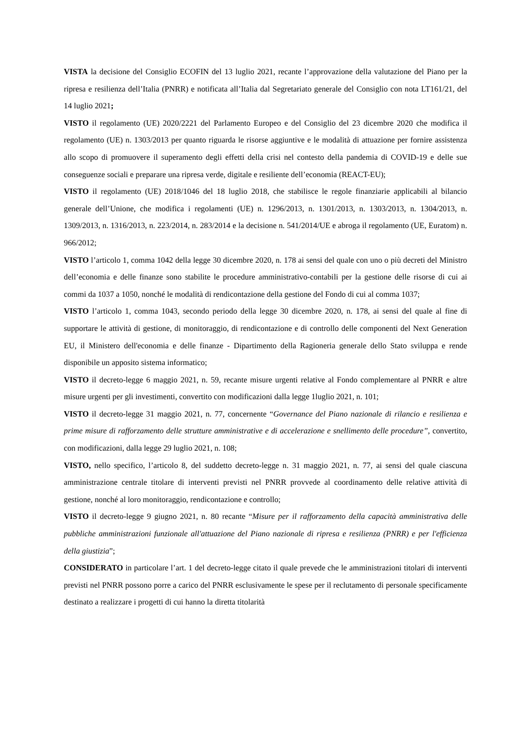VISTA la decisione del Consiglio ECOFIN del 13 luglio 2021, recante l’approvazione della valutazione del Piano per la ripresa e resilienza dell’Italia (PNRR) e notificata all’Italia dal Segretariato generale del Consiglio con nota LT161/21, del 14 luglio 2021;
VISTO il regolamento (UE) 2020/2221 del Parlamento Europeo e del Consiglio del 23 dicembre 2020 che modifica il regolamento (UE) n. 1303/2013 per quanto riguarda le risorse aggiuntive e le modalità di attuazione per fornire assistenza allo scopo di promuovere il superamento degli effetti della crisi nel contesto della pandemia di COVID-19 e delle sue conseguenze sociali e preparare una ripresa verde, digitale e resiliente dell’economia (REACT-EU);
VISTO il regolamento (UE) 2018/1046 del 18 luglio 2018, che stabilisce le regole finanziarie applicabili al bilancio generale dell’Unione, che modifica i regolamenti (UE) n. 1296/2013, n. 1301/2013, n. 1303/2013, n. 1304/2013, n. 1309/2013, n. 1316/2013, n. 223/2014, n. 283/2014 e la decisione n. 541/2014/UE e abroga il regolamento (UE, Euratom) n. 966/2012;
VISTO l’articolo 1, comma 1042 della legge 30 dicembre 2020, n. 178 ai sensi del quale con uno o più decreti del Ministro dell’economia e delle finanze sono stabilite le procedure amministrativo-contabili per la gestione delle risorse di cui ai commi da 1037 a 1050, nonché le modalità di rendicontazione della gestione del Fondo di cui al comma 1037;
VISTO l’articolo 1, comma 1043, secondo periodo della legge 30 dicembre 2020, n. 178, ai sensi del quale al fine di supportare le attività di gestione, di monitoraggio, di rendicontazione e di controllo delle componenti del Next Generation EU, il Ministero dell'economia e delle finanze - Dipartimento della Ragioneria generale dello Stato sviluppa e rende disponibile un apposito sistema informatico;
VISTO il decreto-legge 6 maggio 2021, n. 59, recante misure urgenti relative al Fondo complementare al PNRR e altre misure urgenti per gli investimenti, convertito con modificazioni dalla legge 1luglio 2021, n. 101;
VISTO il decreto-legge 31 maggio 2021, n. 77, concernente “Governance del Piano nazionale di rilancio e resilienza e prime misure di rafforzamento delle strutture amministrative e di accelerazione e snellimento delle procedure”, convertito, con modificazioni, dalla legge 29 luglio 2021, n. 108;
VISTO, nello specifico, l’articolo 8, del suddetto decreto-legge n. 31 maggio 2021, n. 77, ai sensi del quale ciascuna amministrazione centrale titolare di interventi previsti nel PNRR provvede al coordinamento delle relative attività di gestione, nonché al loro monitoraggio, rendicontazione e controllo;
VISTO il decreto-legge 9 giugno 2021, n. 80 recante “Misure per il rafforzamento della capacità amministrativa delle pubbliche amministrazioni funzionale all'attuazione del Piano nazionale di ripresa e resilienza (PNRR) e per l'efficienza della giustizia”;
CONSIDERATO in particolare l’art. 1 del decreto-legge citato il quale prevede che le amministrazioni titolari di interventi previsti nel PNRR possono porre a carico del PNRR esclusivamente le spese per il reclutamento di personale specificamente destinato a realizzare i progetti di cui hanno la diretta titolarità